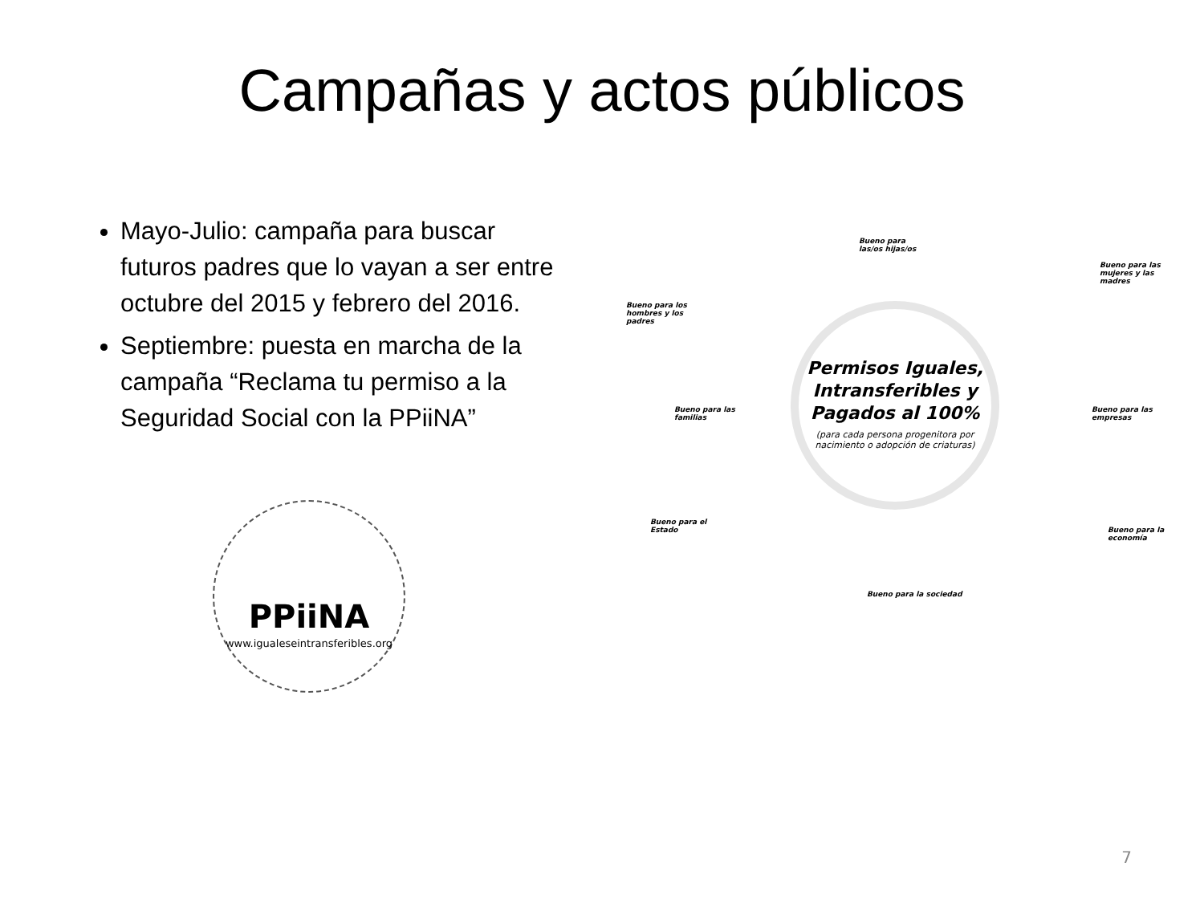Campañas y actos públicos
Mayo-Julio: campaña para buscar futuros padres que lo vayan a ser entre octubre del 2015 y febrero del 2016.
Septiembre: puesta en marcha de la campaña “Reclama tu permiso a la Seguridad Social con la PPiiNA”
PPiiNA
www.igualeseintransferibles.org
Permisos Iguales, Intransferibles y Pagados al 100%
(para cada persona progenitora por nacimiento o adopción de criaturas)
Bueno para las/os hijas/os
Bueno para los hombres y los padres
Bueno para las mujeres y las madres
Bueno para las familias
Bueno para las empresas
Bueno para el Estado
Bueno para la economía
Bueno para la sociedad
7